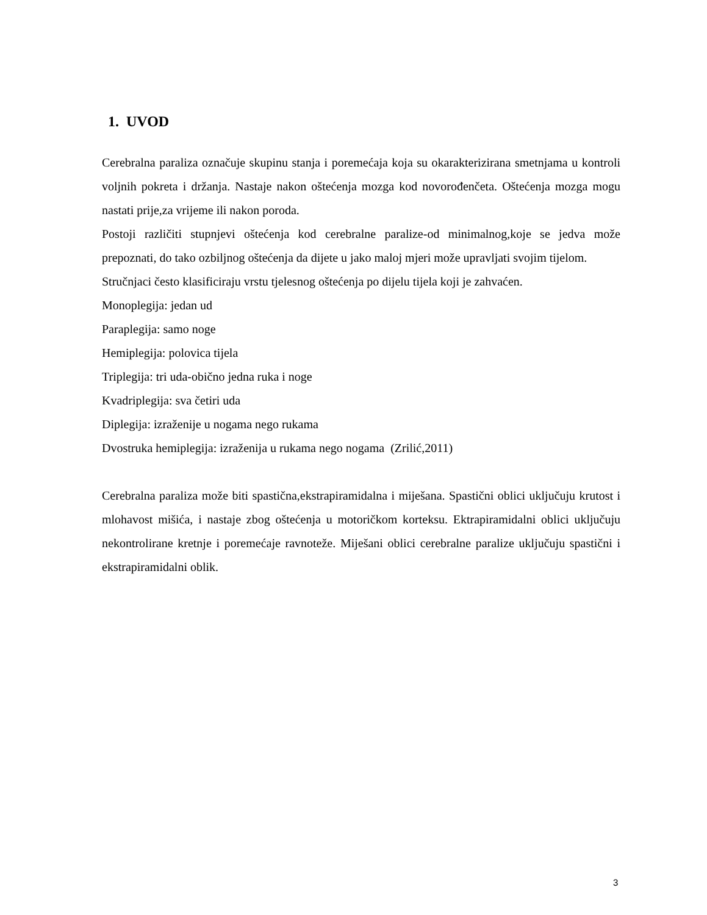1. UVOD
Cerebralna paraliza označuje skupinu stanja i poremećaja koja su okarakterizirana smetnjama u kontroli voljnih pokreta i držanja. Nastaje nakon oštećenja mozga kod novorođenčeta. Oštećenja mozga mogu nastati prije,za vrijeme ili nakon poroda.
Postoji različiti stupnjevi oštećenja kod cerebralne paralize-od minimalnog,koje se jedva može prepoznati, do tako ozbiljnog oštećenja da dijete u jako maloj mjeri može upravljati svojim tijelom.
Stručnjaci često klasificiraju vrstu tjelesnog oštećenja po dijelu tijela koji je zahvaćen.
Monoplegija: jedan ud
Paraplegija: samo noge
Hemiplegija: polovica tijela
Triplegija: tri uda-obično jedna ruka i noge
Kvadriplegija: sva četiri uda
Diplegija: izraženije u nogama nego rukama
Dvostruka hemiplegija: izraženija u rukama nego nogama (Zrilić,2011)
Cerebralna paraliza može biti spastična,ekstrapiramidalna i miješana. Spastični oblici uključuju krutost i mlohavost mišića, i nastaje zbog oštećenja u motoričkom korteksu. Ektrapiramidalni oblici uključuju nekontrolirane kretnje i poremećaje ravnoteže. Miješani oblici cerebralne paralize uključuju spastični i ekstrapiramidalni oblik.
3